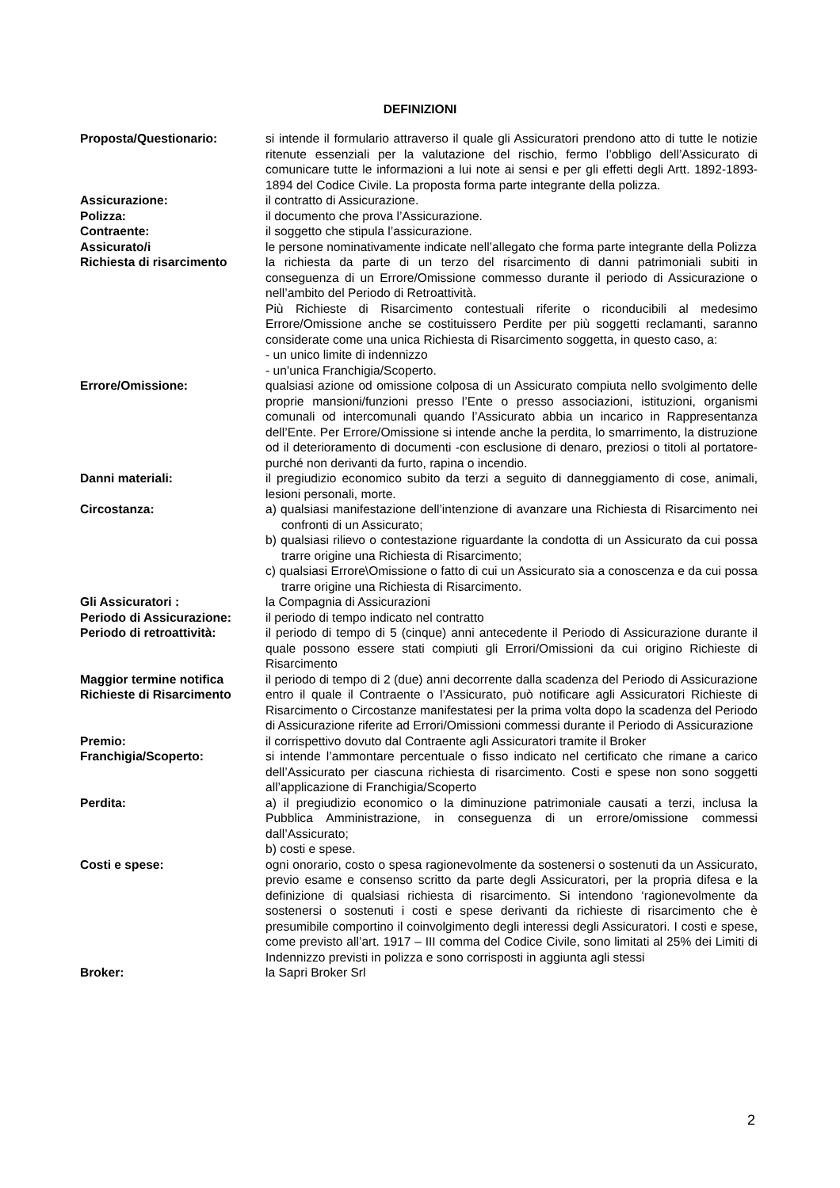DEFINIZIONI
Proposta/Questionario: si intende il formulario attraverso il quale gli Assicuratori prendono atto di tutte le notizie ritenute essenziali per la valutazione del rischio, fermo l’obbligo dell’Assicurato di comunicare tutte le informazioni a lui note ai sensi e per gli effetti degli Artt. 1892-1893-1894 del Codice Civile. La proposta forma parte integrante della polizza.
Assicurazione: il contratto di Assicurazione.
Polizza: il documento che prova l’Assicurazione.
Contraente: il soggetto che stipula l’assicurazione.
Assicurato/i le persone nominativamente indicate nell’allegato che forma parte integrante della Polizza
Richiesta di risarcimento la richiesta da parte di un terzo del risarcimento di danni patrimoniali subiti in conseguenza di un Errore/Omissione commesso durante il periodo di Assicurazione o nell’ambito del Periodo di Retroattività.
Più Richieste di Risarcimento contestuali riferite o riconducibili al medesimo Errore/Omissione anche se costituissero Perdite per più soggetti reclamanti, saranno considerate come una unica Richiesta di Risarcimento soggetta, in questo caso, a:
- un unico limite di indennizzo
- un’unica Franchigia/Scoperto.
Errore/Omissione: qualsiasi azione od omissione colposa di un Assicurato compiuta nello svolgimento delle proprie mansioni/funzioni presso l’Ente o presso associazioni, istituzioni, organismi comunali od intercomunali quando l’Assicurato abbia un incarico in Rappresentanza dell’Ente. Per Errore/Omissione si intende anche la perdita, lo smarrimento, la distruzione od il deterioramento di documenti -con esclusione di denaro, preziosi o titoli al portatore- purché non derivanti da furto, rapina o incendio.
Danni materiali: il pregiudizio economico subito da terzi a seguito di danneggiamento di cose, animali, lesioni personali, morte.
Circostanza: a) qualsiasi manifestazione dell’intenzione di avanzare una Richiesta di Risarcimento nei confronti di un Assicurato;
b) qualsiasi rilievo o contestazione riguardante la condotta di un Assicurato da cui possa trarre origine una Richiesta di Risarcimento;
c) qualsiasi Errore\Omissione o fatto di cui un Assicurato sia a conoscenza e da cui possa trarre origine una Richiesta di Risarcimento.
Gli Assicuratori : la Compagnia di Assicurazioni
Periodo di Assicurazione: il periodo di tempo indicato nel contratto
Periodo di retroattività: il periodo di tempo di 5 (cinque) anni antecedente il Periodo di Assicurazione durante il quale possono essere stati compiuti gli Errori/Omissioni da cui origino Richieste di Risarcimento
Maggior termine notifica Richieste di Risarcimento
il periodo di tempo di 2 (due) anni decorrente dalla scadenza del Periodo di Assicurazione entro il quale il Contraente o l’Assicurato, può notificare agli Assicuratori Richieste di Risarcimento o Circostanze manifestatesi per la prima volta dopo la scadenza del Periodo di Assicurazione riferite ad Errori/Omissioni commessi durante il Periodo di Assicurazione
Premio: il corrispettivo dovuto dal Contraente agli Assicuratori tramite il Broker
Franchigia/Scoperto: si intende l’ammontare percentuale o fisso indicato nel certificato che rimane a carico dell’Assicurato per ciascuna richiesta di risarcimento. Costi e spese non sono soggetti all’applicazione di Franchigia/Scoperto
Perdita: a) il pregiudizio economico o la diminuzione patrimoniale causati a terzi, inclusa la Pubblica Amministrazione, in conseguenza di un errore/omissione commessi dall’Assicurato;
b) costi e spese.
Costi e spese: ogni onorario, costo o spesa ragionevolmente da sostenersi o sostenuti da un Assicurato, previo esame e consenso scritto da parte degli Assicuratori, per la propria difesa e la definizione di qualsiasi richiesta di risarcimento. Si intendono ‘ragionevolmente da sostenersi o sostenuti i costi e spese derivanti da richieste di risarcimento che è presumibile comportino il coinvolgimento degli interessi degli Assicuratori. I costi e spese, come previsto all’art. 1917 – III comma del Codice Civile, sono limitati al 25% dei Limiti di Indennizzo previsti in polizza e sono corrisposti in aggiunta agli stessi
Broker: la Sapri Broker Srl
2